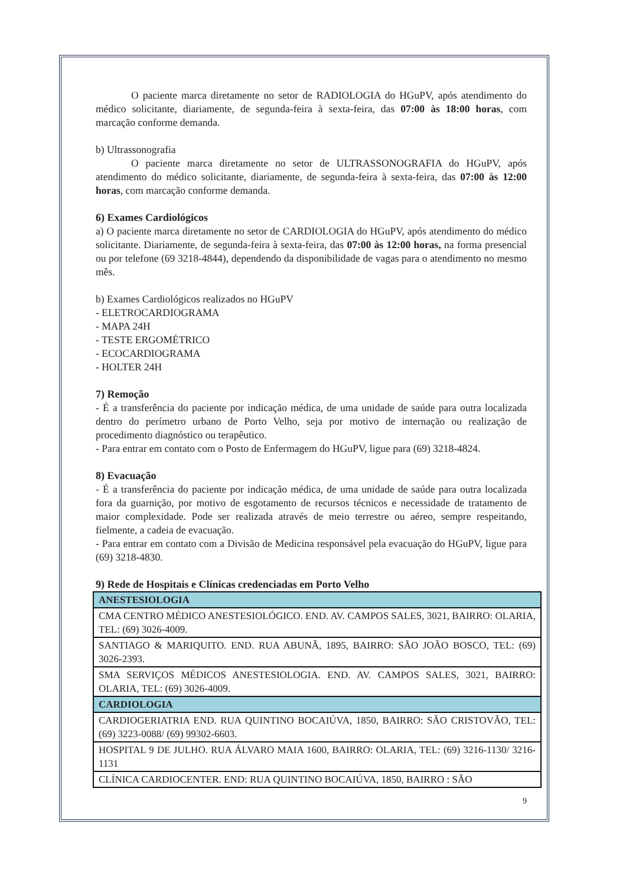O paciente marca diretamente no setor de RADIOLOGIA do HGuPV, após atendimento do médico solicitante, diariamente, de segunda-feira à sexta-feira, das 07:00 às 18:00 horas, com marcação conforme demanda.
b) Ultrassonografia
O paciente marca diretamente no setor de ULTRASSONOGRAFIA do HGuPV, após atendimento do médico solicitante, diariamente, de segunda-feira à sexta-feira, das 07:00 às 12:00 horas, com marcação conforme demanda.
6) Exames Cardiológicos
a) O paciente marca diretamente no setor de CARDIOLOGIA do HGuPV, após atendimento do médico solicitante. Diariamente, de segunda-feira à sexta-feira, das 07:00 às 12:00 horas, na forma presencial ou por telefone (69 3218-4844), dependendo da disponibilidade de vagas para o atendimento no mesmo mês.
b) Exames Cardiológicos realizados no HGuPV
- ELETROCARDIOGRAMA
- MAPA 24H
- TESTE ERGOMÉTRICO
- ECOCARDIOGRAMA
- HOLTER 24H
7) Remoção
- É a transferência do paciente por indicação médica, de uma unidade de saúde para outra localizada dentro do perímetro urbano de Porto Velho, seja por motivo de internação ou realização de procedimento diagnóstico ou terapêutico.
- Para entrar em contato com o Posto de Enfermagem do HGuPV, ligue para (69) 3218-4824.
8) Evacuação
- É a transferência do paciente por indicação médica, de uma unidade de saúde para outra localizada fora da guarnição, por motivo de esgotamento de recursos técnicos e necessidade de tratamento de maior complexidade. Pode ser realizada através de meio terrestre ou aéreo, sempre respeitando, fielmente, a cadeia de evacuação.
- Para entrar em contato com a Divisão de Medicina responsável pela evacuação do HGuPV, ligue para (69) 3218-4830.
9) Rede de Hospitais e Clínicas credenciadas em Porto Velho
| ANESTESIOLOGIA |
| CMA CENTRO MÉDICO ANESTESIOLÓGICO. END. AV. CAMPOS SALES, 3021, BAIRRO: OLARIA, TEL: (69) 3026-4009. |
| SANTIAGO & MARIQUITO. END. RUA ABUNÃ, 1895, BAIRRO: SÃO JOÃO BOSCO, TEL: (69) 3026-2393. |
| SMA SERVIÇOS MÉDICOS ANESTESIOLOGIA. END. AV. CAMPOS SALES, 3021, BAIRRO: OLARIA, TEL: (69) 3026-4009. |
| CARDIOLOGIA |
| CARDIOGERIATRIA END. RUA QUINTINO BOCAIÚVA, 1850, BAIRRO: SÃO CRISTOVÃO, TEL: (69) 3223-0088/ (69) 99302-6603. |
| HOSPITAL 9 DE JULHO. RUA ÁLVARO MAIA 1600, BAIRRO: OLARIA, TEL: (69) 3216-1130/ 3216-1131 |
| CLÍNICA CARDIOCENTER. END: RUA QUINTINO BOCAIÚVA, 1850, BAIRRO : SÃO |
9